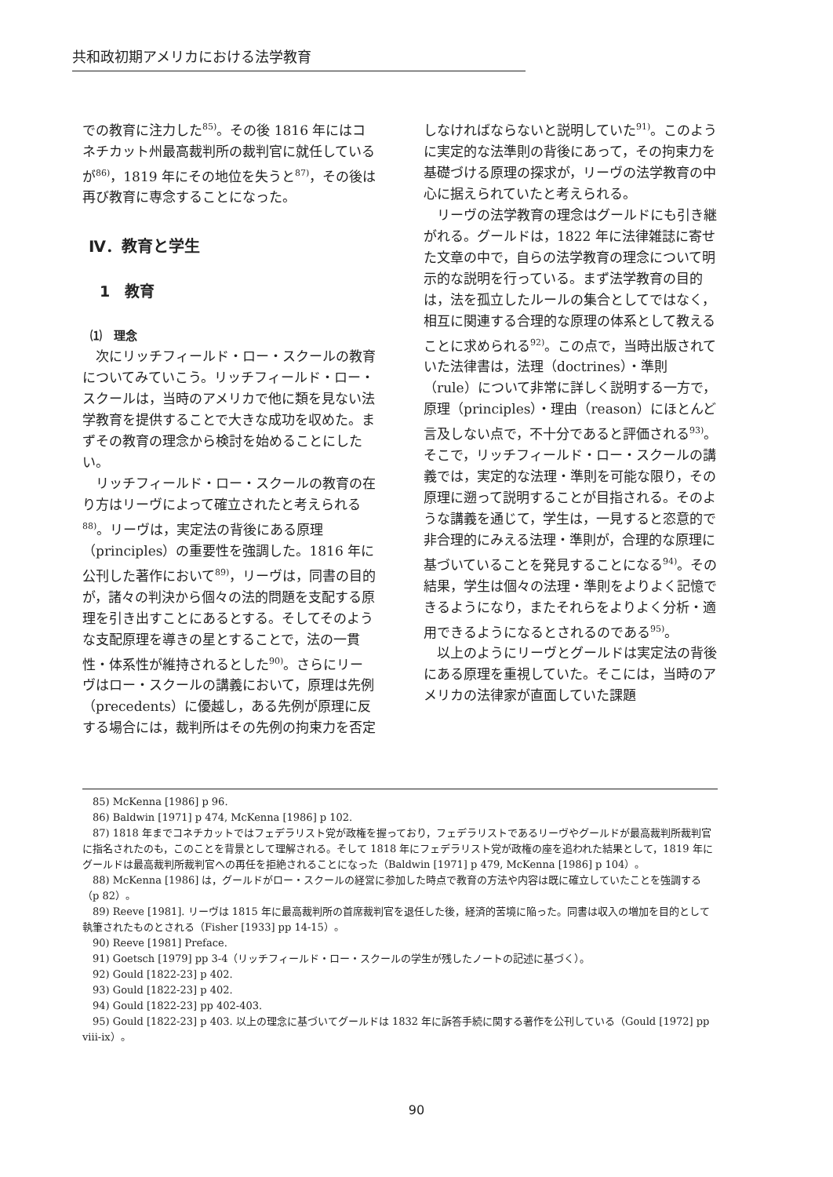共和政初期アメリカにおける法学教育
での教育に注力した<sup>85)</sup>。その後 1816 年にはコネチカット州最高裁判所の裁判官に就任しているが<sup>86)</sup>，1819 年にその地位を失うと<sup>87)</sup>，その後は再び教育に専念することになった。
Ⅳ．教育と学生
1　教育
⑴　理念
次にリッチフィールド・ロー・スクールの教育についてみていこう。リッチフィールド・ロー・スクールは，当時のアメリカで他に類を見ない法学教育を提供することで大きな成功を収めた。まずその教育の理念から検討を始めることにしたい。
リッチフィールド・ロー・スクールの教育の在り方はリーヴによって確立されたと考えられる<sup>88)</sup>。リーヴは，実定法の背後にある原理（principles）の重要性を強調した。1816 年に公刊した著作において<sup>89)</sup>，リーヴは，同書の目的が，諸々の判決から個々の法的問題を支配する原理を引き出すことにあるとする。そしてそのような支配原理を導きの星とすることで，法の一貫性・体系性が維持されるとした<sup>90)</sup>。さらにリーヴはロー・スクールの講義において，原理は先例（precedents）に優越し，ある先例が原理に反する場合には，裁判所はその先例の拘束力を否定
しなければならないと説明していた<sup>91)</sup>。このように実定的な法準則の背後にあって，その拘束力を基礎づける原理の探求が，リーヴの法学教育の中心に据えられていたと考えられる。
リーヴの法学教育の理念はグールドにも引き継がれる。グールドは，1822 年に法律雑誌に寄せた文章の中で，自らの法学教育の理念について明示的な説明を行っている。まず法学教育の目的は，法を孤立したルールの集合としてではなく，相互に関連する合理的な原理の体系として教えることに求められる<sup>92)</sup>。この点で，当時出版されていた法律書は，法理（doctrines）・準則（rule）について非常に詳しく説明する一方で，原理（principles）・理由（reason）にほとんど言及しない点で，不十分であると評価される<sup>93)</sup>。そこで，リッチフィールド・ロー・スクールの講義では，実定的な法理・準則を可能な限り，その原理に遡って説明することが目指される。そのような講義を通じて，学生は，一見すると恣意的で非合理的にみえる法理・準則が，合理的な原理に基づいていることを発見することになる<sup>94)</sup>。その結果，学生は個々の法理・準則をよりよく記憶できるようになり，またそれらをよりよく分析・適用できるようになるとされるのである<sup>95)</sup>。
以上のようにリーヴとグールドは実定法の背後にある原理を重視していた。そこには，当時のアメリカの法律家が直面していた課題
85) McKenna [1986] p 96.
86) Baldwin [1971] p 474, McKenna [1986] p 102.
87) 1818 年までコネチカットではフェデラリスト党が政権を握っており，フェデラリストであるリーヴやグールドが最高裁判所裁判官に指名されたのも，このことを背景として理解される。そして 1818 年にフェデラリスト党が政権の座を追われた結果として，1819 年にグールドは最高裁判所裁判官への再任を拒絶されることになった（Baldwin [1971] p 479, McKenna [1986] p 104）。
88) McKenna [1986] は，グールドがロー・スクールの経営に参加した時点で教育の方法や内容は既に確立していたことを強調する（p 82）。
89) Reeve [1981]. リーヴは 1815 年に最高裁判所の首席裁判官を退任した後，経済的苦境に陥った。同書は収入の増加を目的として執筆されたものとされる（Fisher [1933] pp 14-15）。
90) Reeve [1981] Preface.
91) Goetsch [1979] pp 3-4（リッチフィールド・ロー・スクールの学生が残したノートの記述に基づく）。
92) Gould [1822-23] p 402.
93) Gould [1822-23] p 402.
94) Gould [1822-23] pp 402-403.
95) Gould [1822-23] p 403. 以上の理念に基づいてグールドは 1832 年に訴答手続に関する著作を公刊している（Gould [1972] pp viii-ix）。
90